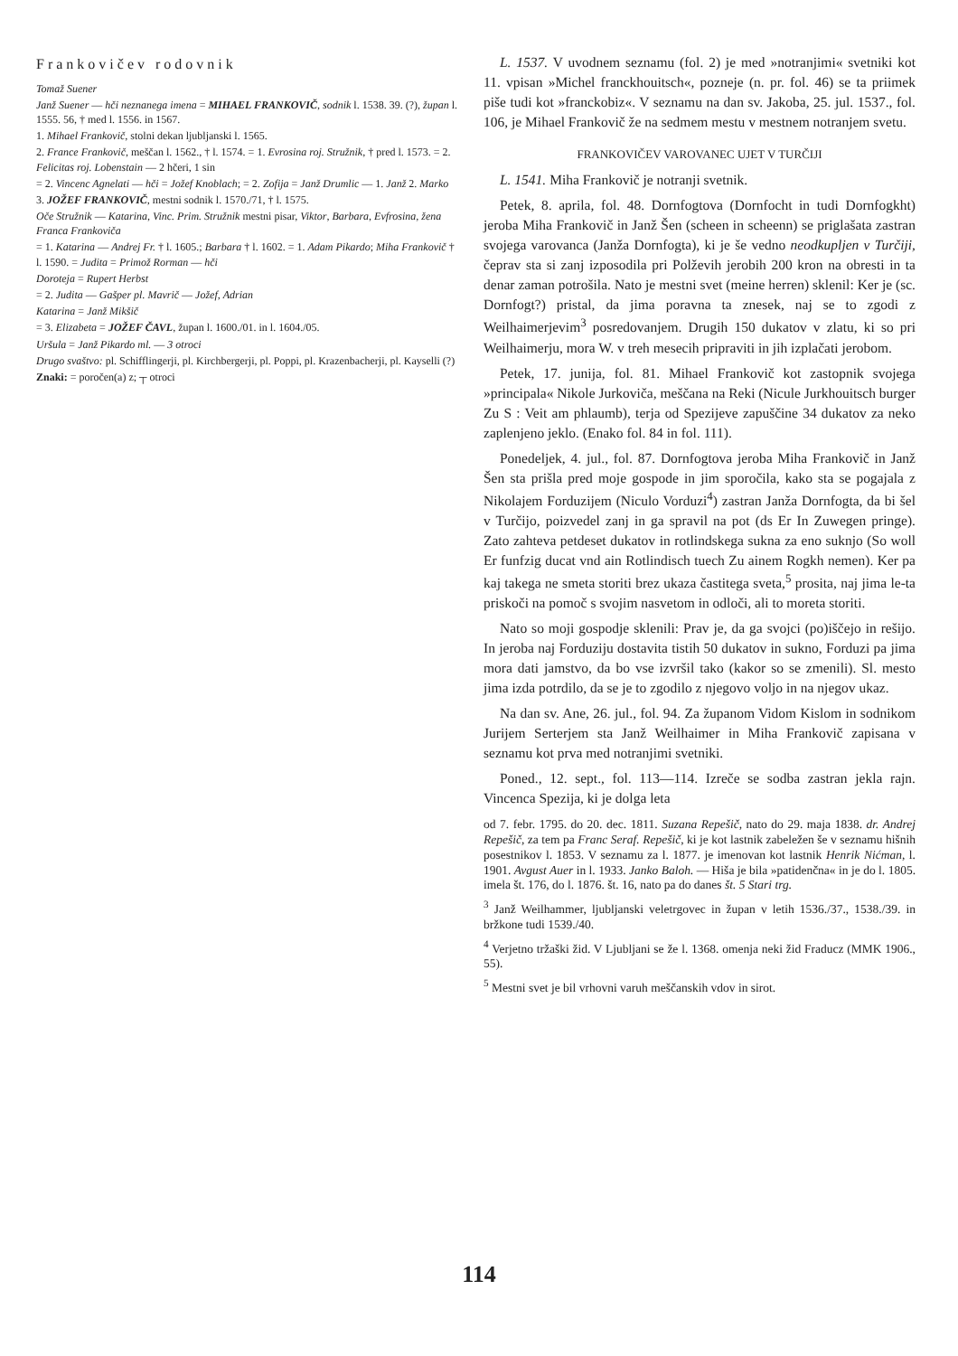Frankovičev rodovnik
Tomaž Suener
Janž Suener — hči neznanega imena = MIHAEL FRANKOVIČ, sodnik l. 1538. 39. (?), župan l. 1555. 56, † med l. 1556. in 1567.
1. Mihael Frankovič, stolni dekan ljubljanski l. 1565.
2. France Frankovič, meščan l. 1562., † l. 1574. = 1. Evrosina roj. Stružnik, † pred l. 1573. = 2. Felicitas roj. Lobenstain — 2 hčeri, 1 sin
= 2. Vincenc Agnelati — hči = Jožef Knoblach; = 2. Zofija = Janž Drumlic — 1. Janž 2. Marko
3. JOŽEF FRANKOVIČ, mestni sodnik l. 1570./71, † l. 1575.
Oče Stružnik — Katarina, Vinc. Prim. Stružnik mestni pisar, Viktor, Barbara, Evfrosina, žena Franca Frankoviča
= 1. Katarina — Andrej Fr. † l. 1605.; Barbara † l. 1602. = 1. Adam Pikardo; Miha Frankovič † l. 1590. = Judita = Primož Rorman — hči
Doroteja = Rupert Herbst
= 2. Judita — Gašper pl. Mavrič — Jožef, Adrian
Katarina = Janž Mikšič
= 3. Elizabeta = JOŽEF ČAVL, župan l. 1600./01. in l. 1604./05.
Uršula = Janž Pikardo ml. — 3 otroci
Drugo svaštvo: pl. Schifflingerji, pl. Kirchbergerji, pl. Poppi, pl. Krazenbacherji, pl. Kayselli (?)
Znaki: = poročen(a) z; ┬ otroci
L. 1537. V uvodnem seznamu (fol. 2) je med »notranjimi« svetniki kot 11. vpisan »Michel franckhouitsch«, pozneje (n. pr. fol. 46) se ta priimek piše tudi kot »franckobiz«. V seznamu na dan sv. Jakoba, 25. jul. 1537., fol. 106, je Mihael Frankovič že na sedmem mestu v mestnem notranjem svetu.
FRANKOVIČEV VAROVANEC UJET V TURČIJI
L. 1541. Miha Frankovič je notranji svetnik.
Petek, 8. aprila, fol. 48. Dornfogtova (Dornfocht in tudi Dornfogkht) jeroba Miha Frankovič in Janž Šen (scheen in scheenn) se priglašata zastran svojega varovanca (Janža Dornfogta), ki je še vedno neodkupljen v Turčiji, čeprav sta si zanj izposodila pri Polževih jerobih 200 kron na obresti in ta denar zaman potrošila. Nato je mestni svet (meine herren) sklenil: Ker je (sc. Dornfogt?) pristal, da jima poravna ta znesek, naj se to zgodi z Weilhaimerjevim<sup>3</sup> posredovanjem. Drugih 150 dukatov v zlatu, ki so pri Weilhaimerju, mora W. v treh mesecih pripraviti in jih izplačati jerobom.
Petek, 17. junija, fol. 81. Mihael Frankovič kot zastopnik svojega »principala« Nikole Jurkoviča, meščana na Reki (Nicule Jurkhouitsch burger Zu S : Veit am phlaumb), terja od Spezijeve zapuščine 34 dukatov za neko zaplenjeno jeklo. (Enako fol. 84 in fol. 111).
Ponedeljek, 4. jul., fol. 87. Dornfogtova jeroba Miha Frankovič in Janž Šen sta prišla pred moje gospode in jim sporočila, kako sta se pogajala z Nikolajem Forduzijem (Niculo Vorduzi<sup>4</sup>) zastran Janža Dornfogta, da bi šel v Turčijo, poizvedel zanj in ga spravil na pot (ds Er In Zuwegen pringe). Zato zahteva petdeset dukatov in rotlindskega sukna za eno suknjo (So woll Er funfzig ducat vnd ain Rotlindisch tuech Zu ainem Rogkh nemen). Ker pa kaj takega ne smeta storiti brez ukaza častitega sveta,<sup>5</sup> prosita, naj jima le-ta priskoči na pomoč s svojim nasvetom in odloči, ali to moreta storiti.
Nato so moji gospodje sklenili: Prav je, da ga svojci (po)iščejo in rešijo. In jeroba naj Forduziju dostavita tistih 50 dukatov in sukno, Forduzi pa jima mora dati jamstvo, da bo vse izvršil tako (kakor so se zmenili). Sl. mesto jima izda potrdilo, da se je to zgodilo z njegovo voljo in na njegov ukaz.
Na dan sv. Ane, 26. jul., fol. 94. Za županom Vidom Kislom in sodnikom Jurijem Serterjem sta Janž Weilhaimer in Miha Frankovič zapisana v seznamu kot prva med notranjimi svetniki.
Poned., 12. sept., fol. 113—114. Izreče se sodba zastran jekla rajn. Vincenca Spezija, ki je dolga leta
od 7. febr. 1795. do 20. dec. 1811. Suzana Repešič, nato do 29. maja 1838. dr. Andrej Repešič, za tem pa Franc Seraf. Repešič, ki je kot lastnik zabeležen še v seznamu hišnih posestnikov l. 1853. V seznamu za l. 1877. je imenovan kot lastnik Henrik Nićman, l. 1901. Avgust Auer in l. 1933. Janko Baloh. — Hiša je bila »patidenčna« in je do l. 1805. imela št. 176, do l. 1876. št. 16, nato pa do danes št. 5 Stari trg.
<sup>3</sup> Janž Weilhammer, ljubljanski veletrgovec in župan v letih 1536./37., 1538./39. in bržkone tudi 1539./40.
<sup>4</sup> Verjetno tržaški žid. V Ljubljani se že l. 1368. omenja neki žid Fraducz (MMK 1906., 55).
<sup>5</sup> Mestni svet je bil vrhovni varuh meščanskih vdov in sirot.
114